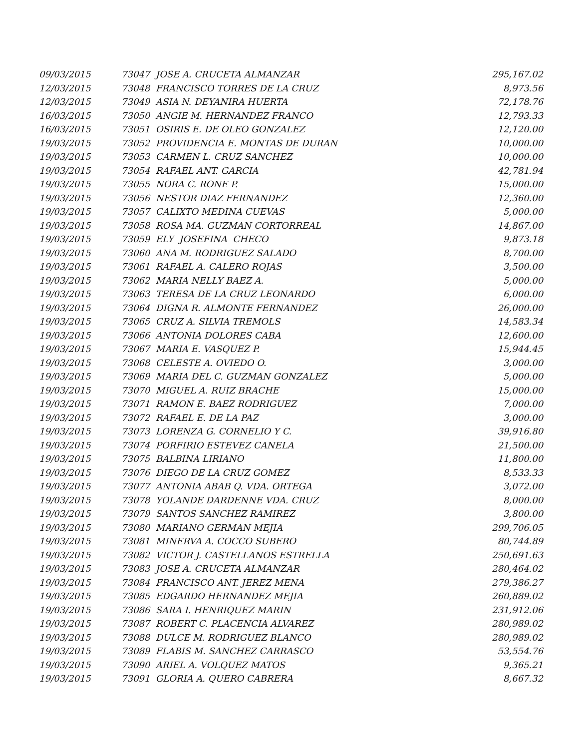| 09/03/2015 | 73047 JOSE A. CRUCETA ALMANZAR | 295,167.02 |
| 12/03/2015 | 73048 FRANCISCO TORRES DE LA CRUZ | 8,973.56 |
| 12/03/2015 | 73049 ASIA N. DEYANIRA HUERTA | 72,178.76 |
| 16/03/2015 | 73050 ANGIE M. HERNANDEZ FRANCO | 12,793.33 |
| 16/03/2015 | 73051 OSIRIS E. DE OLEO GONZALEZ | 12,120.00 |
| 19/03/2015 | 73052 PROVIDENCIA E. MONTAS DE DURAN | 10,000.00 |
| 19/03/2015 | 73053 CARMEN L. CRUZ SANCHEZ | 10,000.00 |
| 19/03/2015 | 73054 RAFAEL ANT. GARCIA | 42,781.94 |
| 19/03/2015 | 73055 NORA C. RONE P. | 15,000.00 |
| 19/03/2015 | 73056 NESTOR DIAZ FERNANDEZ | 12,360.00 |
| 19/03/2015 | 73057 CALIXTO MEDINA CUEVAS | 5,000.00 |
| 19/03/2015 | 73058 ROSA MA. GUZMAN CORTORREAL | 14,867.00 |
| 19/03/2015 | 73059 ELY JOSEFINA CHECO | 9,873.18 |
| 19/03/2015 | 73060 ANA M. RODRIGUEZ SALADO | 8,700.00 |
| 19/03/2015 | 73061 RAFAEL A. CALERO ROJAS | 3,500.00 |
| 19/03/2015 | 73062 MARIA NELLY BAEZ A. | 5,000.00 |
| 19/03/2015 | 73063 TERESA DE LA CRUZ LEONARDO | 6,000.00 |
| 19/03/2015 | 73064 DIGNA R. ALMONTE FERNANDEZ | 26,000.00 |
| 19/03/2015 | 73065 CRUZ A. SILVIA TREMOLS | 14,583.34 |
| 19/03/2015 | 73066 ANTONIA DOLORES CABA | 12,600.00 |
| 19/03/2015 | 73067 MARIA E. VASQUEZ P. | 15,944.45 |
| 19/03/2015 | 73068 CELESTE A. OVIEDO O. | 3,000.00 |
| 19/03/2015 | 73069 MARIA DEL C. GUZMAN GONZALEZ | 5,000.00 |
| 19/03/2015 | 73070 MIGUEL A. RUIZ BRACHE | 15,000.00 |
| 19/03/2015 | 73071 RAMON E. BAEZ RODRIGUEZ | 7,000.00 |
| 19/03/2015 | 73072 RAFAEL E. DE LA PAZ | 3,000.00 |
| 19/03/2015 | 73073 LORENZA G. CORNELIO Y C. | 39,916.80 |
| 19/03/2015 | 73074 PORFIRIO ESTEVEZ CANELA | 21,500.00 |
| 19/03/2015 | 73075 BALBINA LIRIANO | 11,800.00 |
| 19/03/2015 | 73076 DIEGO DE LA CRUZ GOMEZ | 8,533.33 |
| 19/03/2015 | 73077 ANTONIA ABAB Q. VDA. ORTEGA | 3,072.00 |
| 19/03/2015 | 73078 YOLANDE DARDENNE VDA. CRUZ | 8,000.00 |
| 19/03/2015 | 73079 SANTOS SANCHEZ RAMIREZ | 3,800.00 |
| 19/03/2015 | 73080 MARIANO GERMAN MEJIA | 299,706.05 |
| 19/03/2015 | 73081 MINERVA A. COCCO SUBERO | 80,744.89 |
| 19/03/2015 | 73082 VICTOR J. CASTELLANOS ESTRELLA | 250,691.63 |
| 19/03/2015 | 73083 JOSE A. CRUCETA ALMANZAR | 280,464.02 |
| 19/03/2015 | 73084 FRANCISCO ANT. JEREZ MENA | 279,386.27 |
| 19/03/2015 | 73085 EDGARDO HERNANDEZ MEJIA | 260,889.02 |
| 19/03/2015 | 73086 SARA I. HENRIQUEZ MARIN | 231,912.06 |
| 19/03/2015 | 73087 ROBERT C. PLACENCIA ALVAREZ | 280,989.02 |
| 19/03/2015 | 73088 DULCE M. RODRIGUEZ BLANCO | 280,989.02 |
| 19/03/2015 | 73089 FLABIS M. SANCHEZ CARRASCO | 53,554.76 |
| 19/03/2015 | 73090 ARIEL A. VOLQUEZ MATOS | 9,365.21 |
| 19/03/2015 | 73091 GLORIA A. QUERO CABRERA | 8,667.32 |